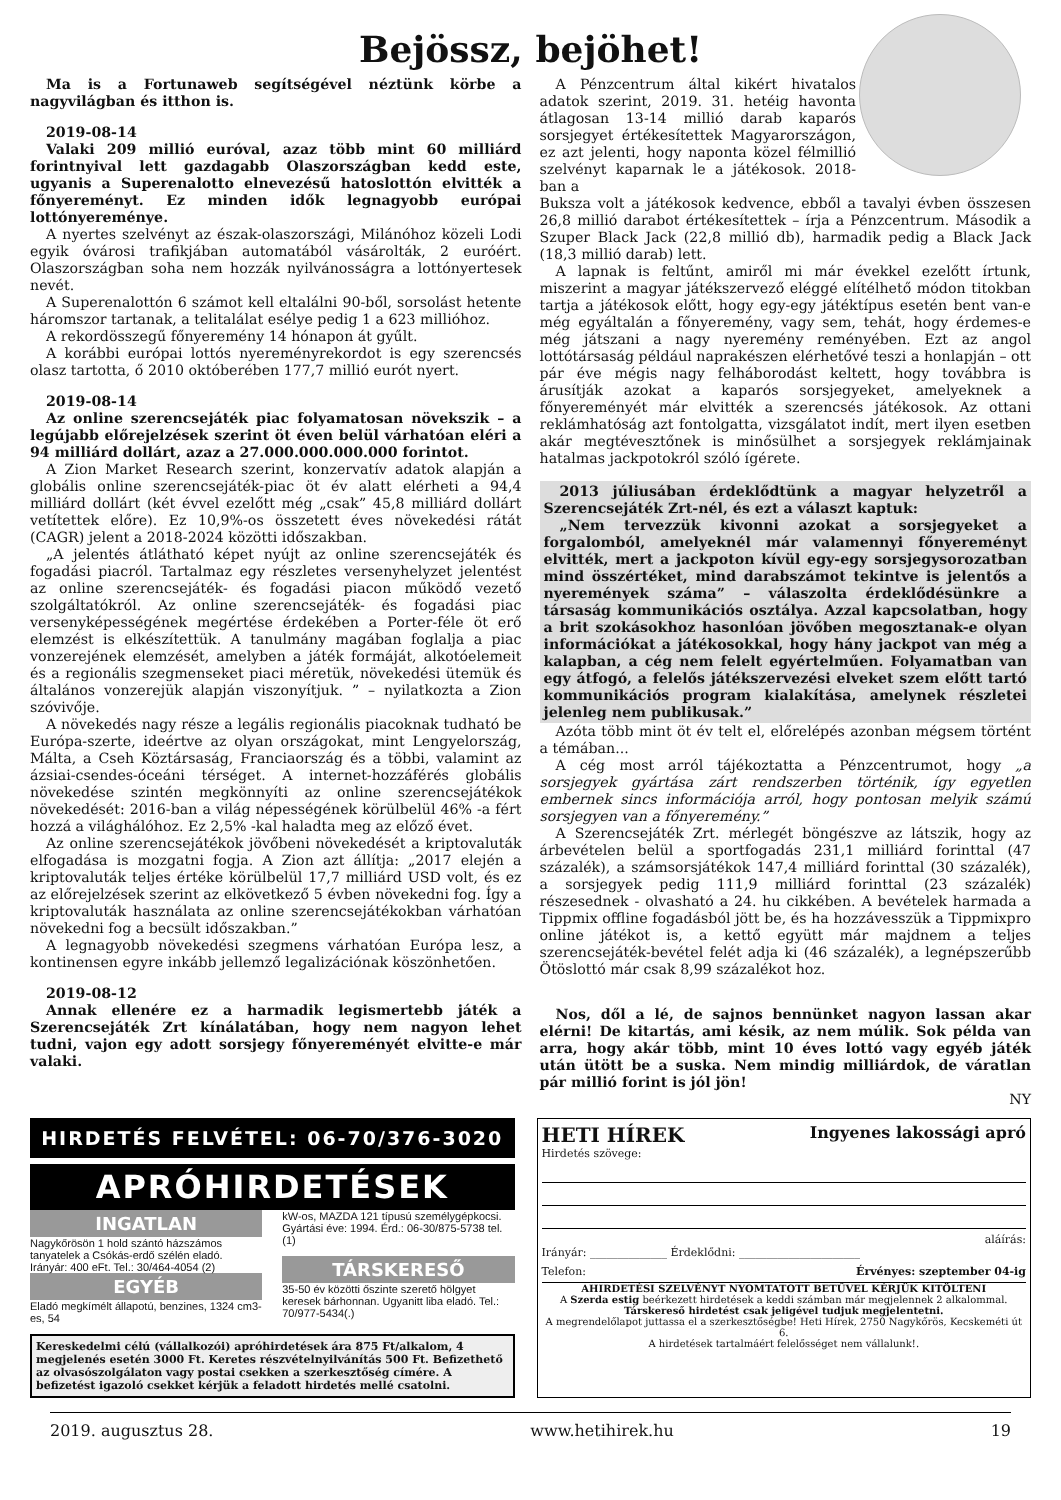Bejössz, bejöhet!
Ma is a Fortunaweb segítségével néztünk körbe a nagyvilágban és itthon is.
2019-08-14
Valaki 209 millió euróval, azaz több mint 60 milliárd forintnyival lett gazdagabb Olaszországban kedd este, ugyanis a Superenalotto elnevezésű hatoslottón elvitték a főnyereményt. Ez minden idők legnagyobb európai lottónyereménye.
A nyertes szelvényt az észak-olaszországi, Milánóhoz közeli Lodi egyik óvárosi trafikjában automatából vásárolták, 2 euróért. Olaszországban soha nem hozzák nyilvánosságra a lottónyertesek nevét.
A Superenalottón 6 számot kell eltalálni 90-ből, sorsolást hetente háromszor tartanak, a telitalálat esélye pedig 1 a 623 millióhoz.
A rekordösszegű főnyeremény 14 hónapon át gyűlt.
A korábbi európai lottós nyereményrekordot is egy szerencsés olasz tartotta, ő 2010 októberében 177,7 millió eurót nyert.
2019-08-14
Az online szerencsejáték piac folyamatosan növekszik – a legújabb előrejelzések szerint öt éven belül várhatóan eléri a 94 milliárd dollárt, azaz a 27.000.000.000.000 forintot.
A Zion Market Research szerint, konzervatív adatok alapján a globális online szerencsejáték-piac öt év alatt elérheti a 94,4 milliárd dollárt (két évvel ezelőtt még „csak” 45,8 milliárd dollárt vetítettek előre). Ez 10,9%-os összetett éves növekedési rátát (CAGR) jelent a 2018-2024 közötti időszakban.
„A jelentés átlátható képet nyújt az online szerencsejáték és fogadási piacról. Tartalmaz egy részletes versenyhelyzet jelentést az online szerencsejáték- és fogadási piacon működő vezető szolgáltatókról. Az online szerencsejáték- és fogadási piac versenyképességének megértése érdekében a Porter-féle öt erő elemzést is elkészítettük. A tanulmány magában foglalja a piac vonzerejének elemzését, amelyben a játék formáját, alkotóelemeit és a regionális szegmenseket piaci méretük, növekedési ütemük és általános vonzerejük alapján viszonyítjuk. ” – nyilatkozta a Zion szóvivője.
A növekedés nagy része a legális regionális piacoknak tudható be Európa-szerte, ideértve az olyan országokat, mint Lengyelország, Málta, a Cseh Köztársaság, Franciaország és a többi, valamint az ázsiai-csendes-óceáni térséget. A internet-hozzáférés globális növekedése szintén megkönnyíti az online szerencsejátékok növekedését: 2016-ban a világ népességének körülbelül 46% -a fért hozzá a világhálóhoz. Ez 2,5% -kal haladta meg az előző évet.
Az online szerencsejátékok jövőbeni növekedését a kriptovaluták elfogadása is mozgatni fogja. A Zion azt állítja: „2017 elején a kriptovaluták teljes értéke körülbelül 17,7 milliárd USD volt, és ez az előrejelzések szerint az elkövetkező 5 évben növekedni fog. Így a kriptovaluták használata az online szerencsejátékokban várhatóan növekedni fog a becsült időszakban.”
A legnagyobb növekedési szegmens várhatóan Európa lesz, a kontinensen egyre inkább jellemző legalizációnak köszönhetően.
2019-08-12
Annak ellenére ez a harmadik legismertebb játék a Szerencsejáték Zrt kínálatában, hogy nem nagyon lehet tudni, vajon egy adott sorsjegy főnyereményét elvitte-e már valaki.
A Pénzcentrum által kikért hivatalos adatok szerint, 2019. 31. hetéig havonta átlagosan 13-14 millió darab kaparós sorsjegyet értékesítettek Magyarországon, ez azt jelenti, hogy naponta közel félmillió szelvényt kaparnak le a játékosok. 2018-ban a
Buksza volt a játékosok kedvence, ebből a tavalyi évben összesen 26,8 millió darabot értékesítettek – írja a Pénzcentrum. Második a Szuper Black Jack (22,8 millió db), harmadik pedig a Black Jack (18,3 millió darab) lett.
A lapnak is feltűnt, amiről mi már évekkel ezelőtt írtunk, miszerint a magyar játékszervező eléggé elítélhető módon titokban tartja a játékosok előtt, hogy egy-egy játéktípus esetén bent van-e még egyáltalán a főnyeremény, vagy sem, tehát, hogy érdemes-e még játszani a nagy nyeremény reményében. Ezt az angol lottótársaság például naprakészen elérhetővé teszi a honlapján – ott pár éve mégis nagy felháborodást keltett, hogy továbbra is árusítják azokat a kaparós sorsjegyeket, amelyeknek a főnyereményét már elvitték a szerencsés játékosok. Az ottani reklámhatóság azt fontolgatta, vizsgálatot indít, mert ilyen esetben akár megtévesztőnek is minősülhet a sorsjegyek reklámjainak hatalmas jackpotokról szóló ígérete.
2013 júliusában érdeklődtünk a magyar helyzetről a Szerencsejáték Zrt-nél, és ezt a választ kaptuk:
„Nem tervezzük kivonni azokat a sorsjegyeket a forgalomból, amelyeknél már valamennyi főnyereményt elvitték, mert a jackpoton kívül egy-egy sorsjegysorozatban mind összértéket, mind darabszámot tekintve is jelentős a nyeremények száma” – válaszolta érdeklődésünkre a társaság kommunikációs osztálya. Azzal kapcsolatban, hogy a brit szokásokhoz hasonlóan jövőben megosztanak-e olyan információkat a játékosokkal, hogy hány jackpot van még a kalapban, a cég nem felelt egyértelműen. Folyamatban van egy átfogó, a felelős játékszervezési elveket szem előtt tartó kommunikációs program kialakítása, amelynek részletei jelenleg nem publikusak.”
Azóta több mint öt év telt el, előrelépés azonban mégsem történt a témában...
A cég most arról tájékoztatta a Pénzcentrumot, hogy „a sorsjegyek gyártása zárt rendszerben történik, így egyetlen embernek sincs információja arról, hogy pontosan melyik számú sorsjegyen van a főnyeremény.”
A Szerencsejáték Zrt. mérlegét böngészve az látszik, hogy az árbevételen belül a sportfogadás 231,1 milliárd forinttal (47 százalék), a számsorsjátékok 147,4 milliárd forinttal (30 százalék), a sorsjegyek pedig 111,9 milliárd forinttal (23 százalék) részesednek - olvasható a 24. hu cikkében. A bevételek harmada a Tippmix offline fogadásból jött be, és ha hozzávesszük a Tippmixpro online játékot is, a kettő együtt már majdnem a teljes szerencsejáték-bevétel felét adja ki (46 százalék), a legnépszerűbb Ötöslottó már csak 8,99 százalékot hoz.
Nos, dől a lé, de sajnos bennünket nagyon lassan akar elérni! De kitartás, ami késik, az nem múlik. Sok példa van arra, hogy akár több, mint 10 éves lottó vagy egyéb játék után ütött be a suska. Nem mindig milliárdok, de váratlan pár millió forint is jól jön!
NY
HIRDETÉS FELVÉTEL: 06-70/376-3020
APRÓHIRDETÉSEK
INGATLAN
Nagykőrösön 1 hold szántó házszámos tanyatelek a Csókás-erdő szélén eladó. Irányár: 400 eFt. Tel.: 30/464-4054 (2)
EGYÉB
Eladó megkímélt állapotú, benzines, 1324 cm3-es, 54
kW-os, MAZDA 121 típusú személygépkocsi. Gyártási éve: 1994. Érd.: 06-30/875-5738 tel. (1)
TÁRSKERESŐ
35-50 év közötti őszinte szerető hölgyet keresek bárhonnan. Ugyanitt liba eladó. Tel.: 70/977-5434(.)
Kereskedelmi célú (vállalkozói) apróhirdetések ára 875 Ft/alkalom, 4 megjelenés esetén 3000 Ft. Keretes részvételnyilvánítás 500 Ft. Befizethető az olvasószolgálaton vagy postai csekken a szerkesztőség címére. A befizetést igazoló csekket kérjük a feladott hirdetés mellé csatolni.
HETI HÍREK Ingyenes lakossági apró
Hirdetés szövege:
aláírás:
Irányár: ______________ Érdeklődni: ______________________
Telefon: Érvényes: szeptember 04-ig
AHIRDETÉSI SZELVÉNYT NYOMTATOTT BETŰVEL KÉRJÜK KITÖLTENI
A Szerda estig beérkezett hirdetések a keddi számban már megjelennek 2 alkalommal.
Társkereső hirdetést csak jeligével tudjuk megjelentetni.
A megrendelőlapot juttassa el a szerkesztőségbe! Heti Hírek, 2750 Nagykőrös, Kecskeméti út 6.
A hirdetések tartalmáért felelősséget nem vállalunk!.
2019. augusztus 28. www.hetihirek.hu 19